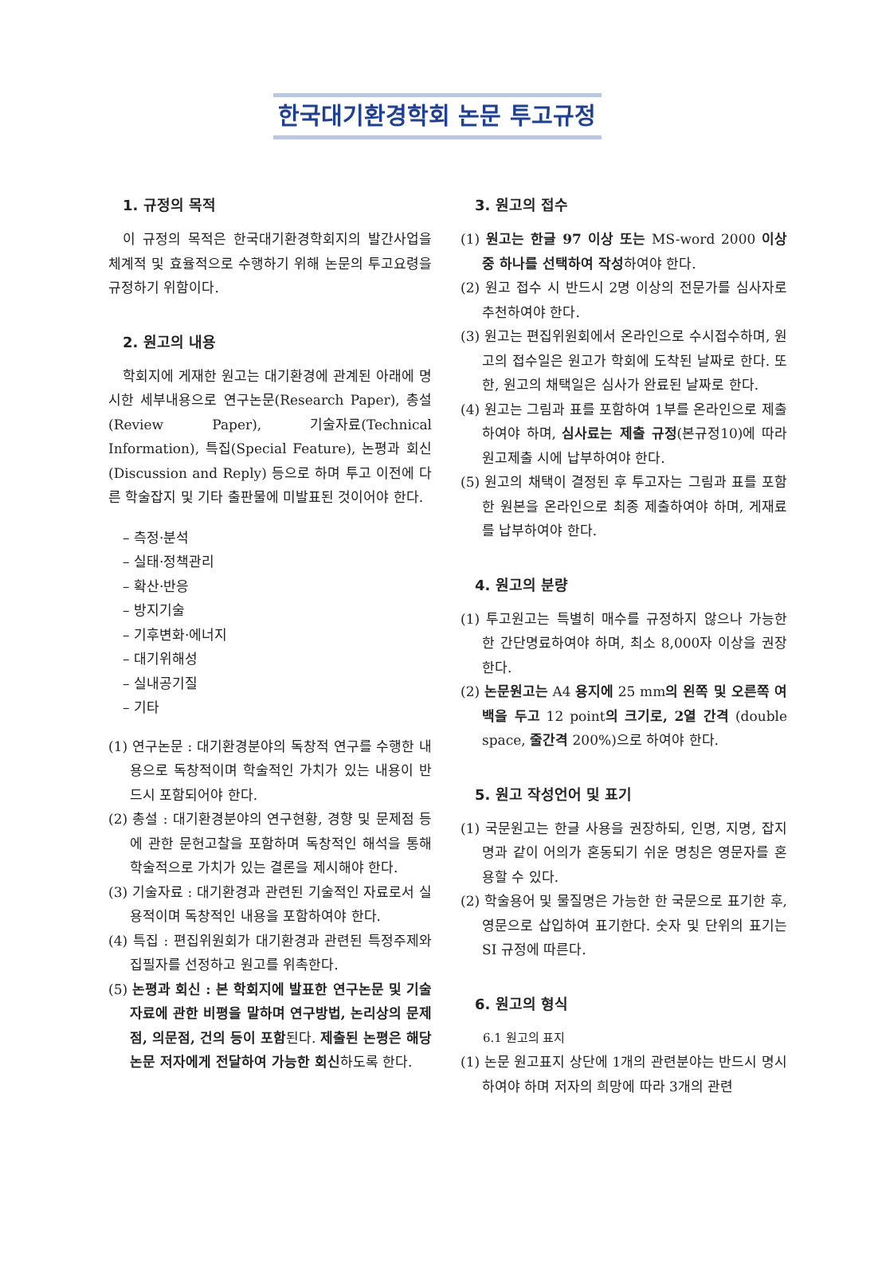한국대기환경학회 논문 투고규정
1. 규정의 목적
이 규정의 목적은 한국대기환경학회지의 발간사업을 체계적 및 효율적으로 수행하기 위해 논문의 투고요령을 규정하기 위함이다.
2. 원고의 내용
학회지에 게재한 원고는 대기환경에 관계된 아래에 명시한 세부내용으로 연구논문(Research Paper), 총설(Review Paper), 기술자료(Technical Information), 특집(Special Feature), 논평과 회신(Discussion and Reply) 등으로 하며 투고 이전에 다른 학술잡지 및 기타 출판물에 미발표된 것이어야 한다.
– 측정·분석
– 실태·정책관리
– 확산·반응
– 방지기술
– 기후변화·에너지
– 대기위해성
– 실내공기질
– 기타
(1) 연구논문 : 대기환경분야의 독창적 연구를 수행한 내용으로 독창적이며 학술적인 가치가 있는 내용이 반드시 포함되어야 한다.
(2) 총설 : 대기환경분야의 연구현황, 경향 및 문제점 등에 관한 문헌고찰을 포함하며 독창적인 해석을 통해 학술적으로 가치가 있는 결론을 제시해야 한다.
(3) 기술자료 : 대기환경과 관련된 기술적인 자료로서 실용적이며 독창적인 내용을 포함하여야 한다.
(4) 특집 : 편집위원회가 대기환경과 관련된 특정주제와 집필자를 선정하고 원고를 위촉한다.
(5) 논평과 회신 : 본 학회지에 발표한 연구논문 및 기술자료에 관한 비평을 말하며 연구방법, 논리상의 문제점, 의문점, 건의 등이 포함된다. 제출된 논평은 해당 논문 저자에게 전달하여 가능한 회신하도록 한다.
3. 원고의 접수
(1) 원고는 한글 97 이상 또는 MS-word 2000 이상 중 하나를 선택하여 작성하여야 한다.
(2) 원고 접수 시 반드시 2명 이상의 전문가를 심사자로 추천하여야 한다.
(3) 원고는 편집위원회에서 온라인으로 수시접수하며, 원고의 접수일은 원고가 학회에 도착된 날짜로 한다. 또한, 원고의 채택일은 심사가 완료된 날짜로 한다.
(4) 원고는 그림과 표를 포함하여 1부를 온라인으로 제출하여야 하며, 심사료는 제출 규정(본규정10)에 따라 원고제출 시에 납부하여야 한다.
(5) 원고의 채택이 결정된 후 투고자는 그림과 표를 포함한 원본을 온라인으로 최종 제출하여야 하며, 게재료를 납부하여야 한다.
4. 원고의 분량
(1) 투고원고는 특별히 매수를 규정하지 않으나 가능한 한 간단명료하여야 하며, 최소 8,000자 이상을 권장한다.
(2) 논문원고는 A4 용지에 25 mm의 왼쪽 및 오른쪽 여백을 두고 12 point의 크기로, 2열 간격 (double space, 줄간격 200%)으로 하여야 한다.
5. 원고 작성언어 및 표기
(1) 국문원고는 한글 사용을 권장하되, 인명, 지명, 잡지명과 같이 어의가 혼동되기 쉬운 명칭은 영문자를 혼용할 수 있다.
(2) 학술용어 및 물질명은 가능한 한 국문으로 표기한 후, 영문으로 삽입하여 표기한다. 숫자 및 단위의 표기는 SI 규정에 따른다.
6. 원고의 형식
6.1 원고의 표지
(1) 논문 원고표지 상단에 1개의 관련분야는 반드시 명시하여야 하며 저자의 희망에 따라 3개의 관련